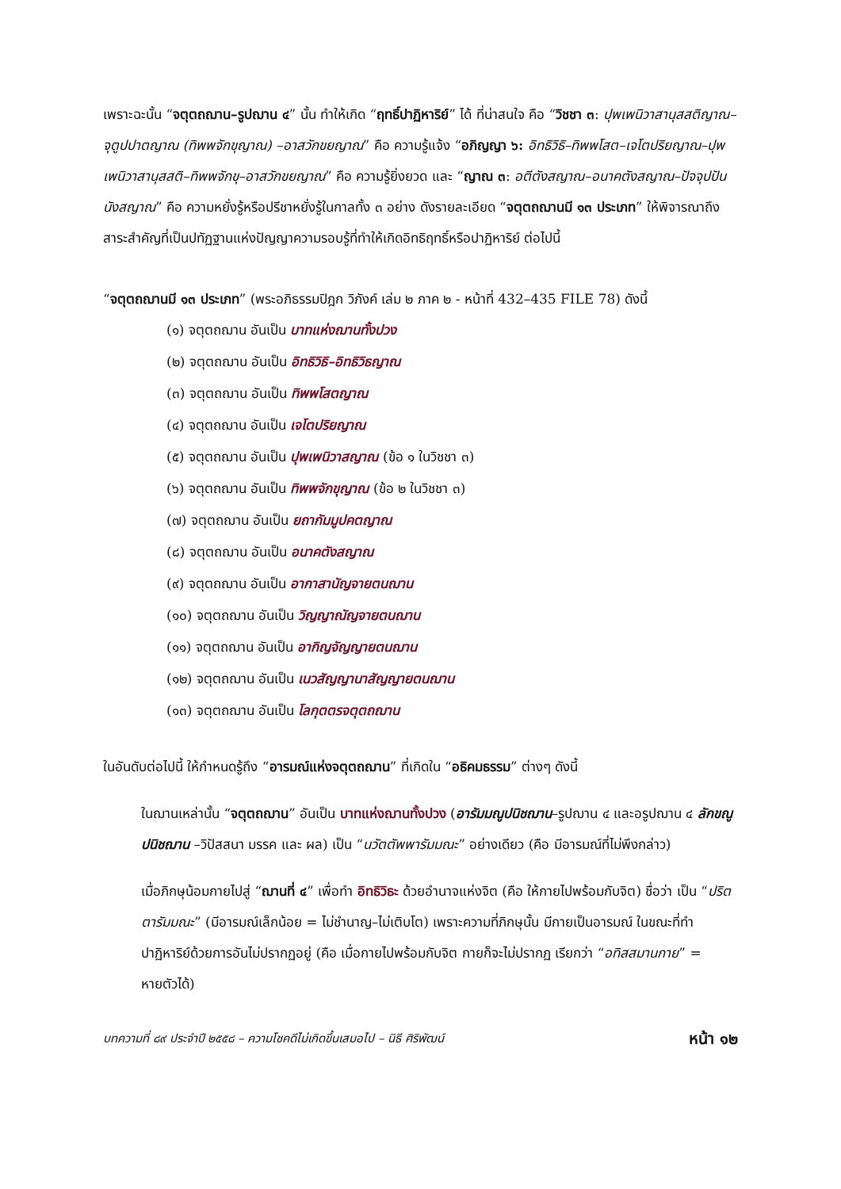เพราะฉะนั้น “จตุตถฌาน–รูปฌาน ๔” นั้น ทำให้เกิด “ฤทธิ์ปาฏิหาริย์” ได้ ที่น่าสนใจ คือ “วิชชา ๓: ปุพเพนิวาสานุสสติญาณ–จุตูปปาตญาณ (ทิพพจักขุญาณ) –อาสวักขยญาณ” คือ ความรู้แจ้ง “อภิญญา ๖: อิทธิวิธิ–ทิพพโสต–เจโตปริยญาณ–ปุพเพนิวาสานุสสติ–ทิพพจักขุ–อาสวักขยญาณ” คือ ความรู้ยิ่งยวด และ “ญาณ ๓: อตีตังสญาณ–อนาคตังสญาณ–ปัจจุปปันนังสญาณ” คือ ความหยั่งรู้หรือปรีชาหยั่งรู้ในกาลทั้ง ๓ อย่าง ดังรายละเอียด “จตุตถฌานมี ๑๓ ประเภท” ให้พิจารณาถึงสาระสำคัญที่เป็นปทัฏฐานแห่งปัญญาความรอบรู้ที่ทำให้เกิดอิทธิฤทธิ์หรือปาฏิหาริย์ ต่อไปนี้
“จตุตถฌานมี ๑๓ ประเภท” (พระอภิธรรมปิฎก วิภังค์ เล่ม ๒ ภาค ๒ - หน้าที่ 432–435 FILE 78) ดังนี้
(๑) จตุตถฌาน อันเป็น บาทแห่งฌานทั้งปวง
(๒) จตุตถฌาน อันเป็น อิทธิวิธิ–อิทธิวิธญาณ
(๓) จตุตถฌาน อันเป็น ทิพพโสตญาณ
(๔) จตุตถฌาน อันเป็น เจโตปริยญาณ
(๕) จตุตถฌาน อันเป็น ปุพเพนิวาสญาณ (ข้อ ๑ ในวิชชา ๓)
(๖) จตุตถฌาน อันเป็น ทิพพจักขุญาณ (ข้อ ๒ ในวิชชา ๓)
(๗) จตุตถฌาน อันเป็น ยถากัมมูปคตญาณ
(๘) จตุตถฌาน อันเป็น อนาคตังสญาณ
(๙) จตุตถฌาน อันเป็น อากาสานัญจายตนฌาน
(๑๐) จตุตถฌาน อันเป็น วิญญาณัญจายตนฌาน
(๑๑) จตุตถฌาน อันเป็น อากิญจัญญายตนฌาน
(๑๒) จตุตถฌาน อันเป็น เนวสัญญานาสัญญายตนฌาน
(๑๓) จตุตถฌาน อันเป็น โลกุตตรจตุตถฌาน
ในอันดับต่อไปนี้ ให้กำหนดรู้ถึง “อารมณ์แห่งจตุตถฌาน” ที่เกิดใน “อธิคมธรรม” ต่างๆ ดังนี้
ในฌานเหล่านั้น “จตุตถฌาน” อันเป็น บาทแห่งฌานทั้งปวง (อารัมมณูปนิชฌาน–รูปฌาน ๔ และอรูปฌาน ๔ ลักขณูปนิชฌาน –วิปัสสนา มรรค และ ผล) เป็น “นวัตตัพพารัมมณะ” อย่างเดียว (คือ มีอารมณ์ที่ไม่พึงกล่าว)
เมื่อภิกษุน้อมกายไปสู่ “ฌานที่ ๔” เพื่อทำ อิทธิวิธะ ด้วยอำนาจแห่งจิต (คือ ให้กายไปพร้อมกับจิต) ชื่อว่า เป็น “ปริตตารัมมณะ” (มีอารมณ์เล็กน้อย = ไม่ชำนาญ–ไม่เติบโต) เพราะความที่ภิกษุนั้น มีกายเป็นอารมณ์ ในขณะที่ทำปาฏิหาริย์ด้วยการอันไม่ปรากฏอยู่ (คือ เมื่อกายไปพร้อมกับจิต กายก็จะไม่ปรากฏ เรียกว่า “อทิสสมานกาย” = หายตัวได้)
บทความที่ ๘๙ ประจำปี ๒๕๕๘ – ความโชคดีไม่เกิดขึ้นเสมอไป – นิธี ศิริพัฒน์ หน้า ๑๒